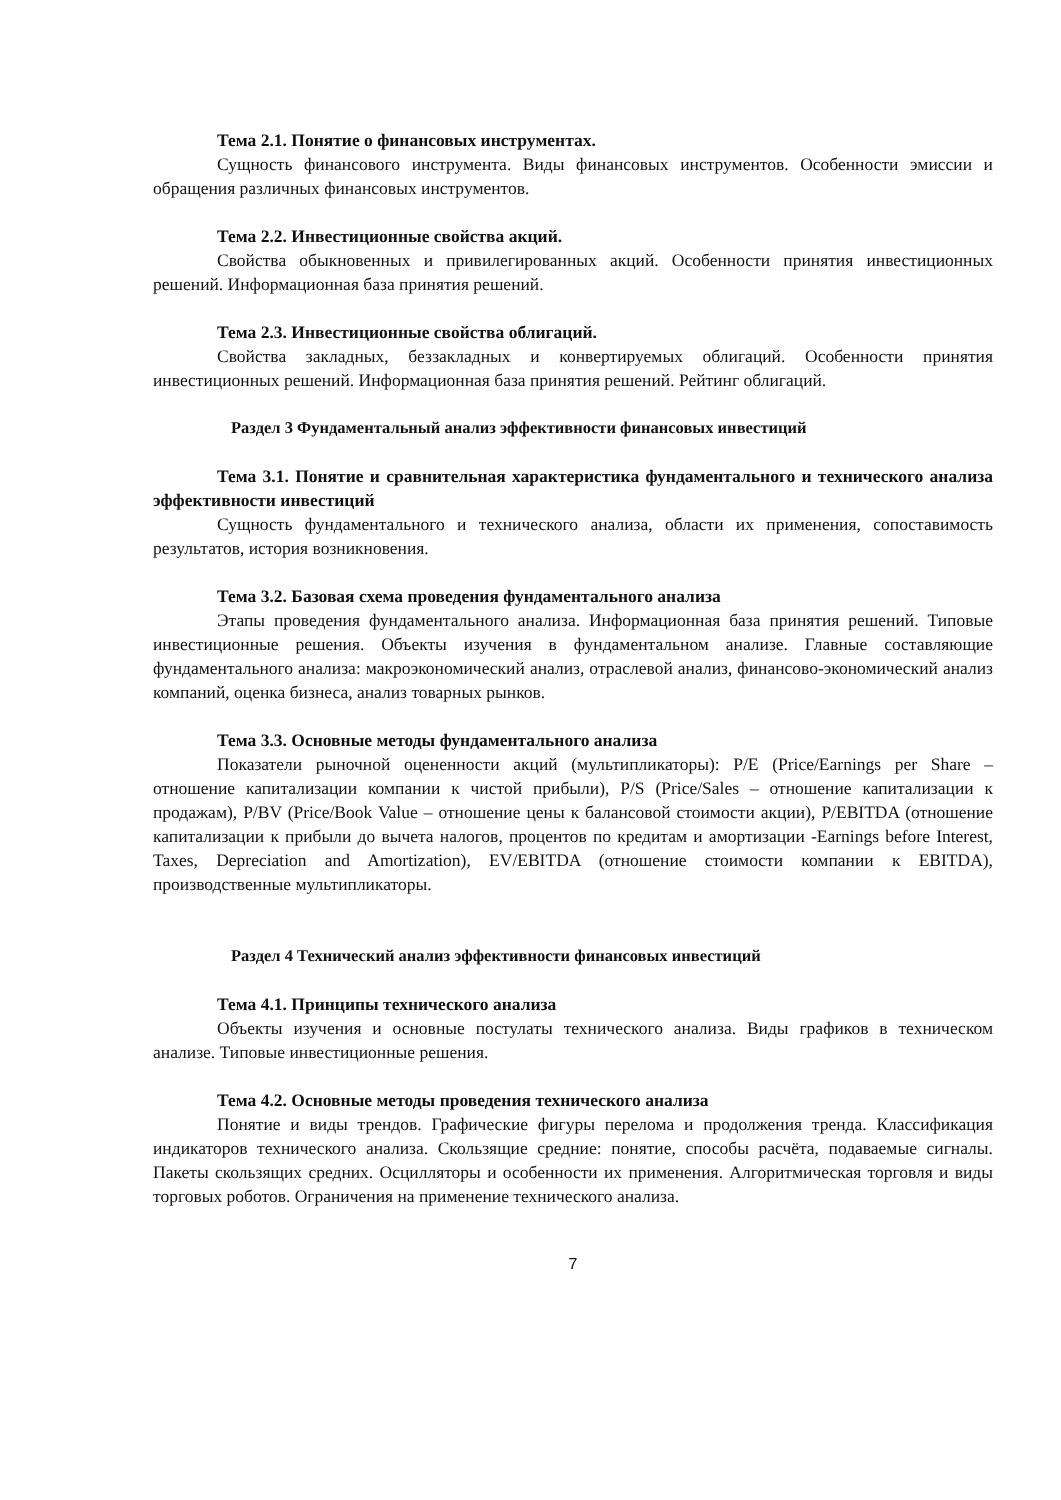Тема 2.1. Понятие о финансовых инструментах.
Сущность финансового инструмента. Виды финансовых инструментов. Особенности эмиссии и обращения различных финансовых инструментов.
Тема 2.2. Инвестиционные свойства акций.
Свойства обыкновенных и привилегированных акций. Особенности принятия инвестиционных решений. Информационная база принятия решений.
Тема 2.3. Инвестиционные свойства облигаций.
Свойства закладных, беззакладных и конвертируемых облигаций. Особенности принятия инвестиционных решений. Информационная база принятия решений. Рейтинг облигаций.
Раздел 3 Фундаментальный анализ эффективности финансовых инвестиций
Тема 3.1. Понятие и сравнительная характеристика фундаментального и технического анализа эффективности инвестиций
Сущность фундаментального и технического анализа, области их применения, сопоставимость результатов, история возникновения.
Тема 3.2. Базовая схема проведения фундаментального анализа
Этапы проведения фундаментального анализа. Информационная база принятия решений. Типовые инвестиционные решения. Объекты изучения в фундаментальном анализе. Главные составляющие фундаментального анализа: макроэкономический анализ, отраслевой анализ, финансово-экономический анализ компаний, оценка бизнеса, анализ товарных рынков.
Тема 3.3. Основные методы фундаментального анализа
Показатели рыночной оцененности акций (мультипликаторы): P/E (Price/Earnings per Share – отношение капитализации компании к чистой прибыли), P/S (Price/Sales – отношение капитализации к продажам), P/BV (Price/Book Value – отношение цены к балансовой стоимости акции), P/EBITDA (отношение капитализации к прибыли до вычета налогов, процентов по кредитам и амортизации -Earnings before Interest, Taxes, Depreciation and Amortization), EV/EBITDA (отношение стоимости компании к EBITDA), производственные мультипликаторы.
Раздел 4 Технический анализ эффективности финансовых инвестиций
Тема 4.1. Принципы технического анализа
Объекты изучения и основные постулаты технического анализа. Виды графиков в техническом анализе. Типовые инвестиционные решения.
Тема 4.2. Основные методы проведения технического анализа
Понятие и виды трендов. Графические фигуры перелома и продолжения тренда. Классификация индикаторов технического анализа. Скользящие средние: понятие, способы расчёта, подаваемые сигналы. Пакеты скользящих средних. Осцилляторы и особенности их применения. Алгоритмическая торговля и виды торговых роботов. Ограничения на применение технического анализа.
7